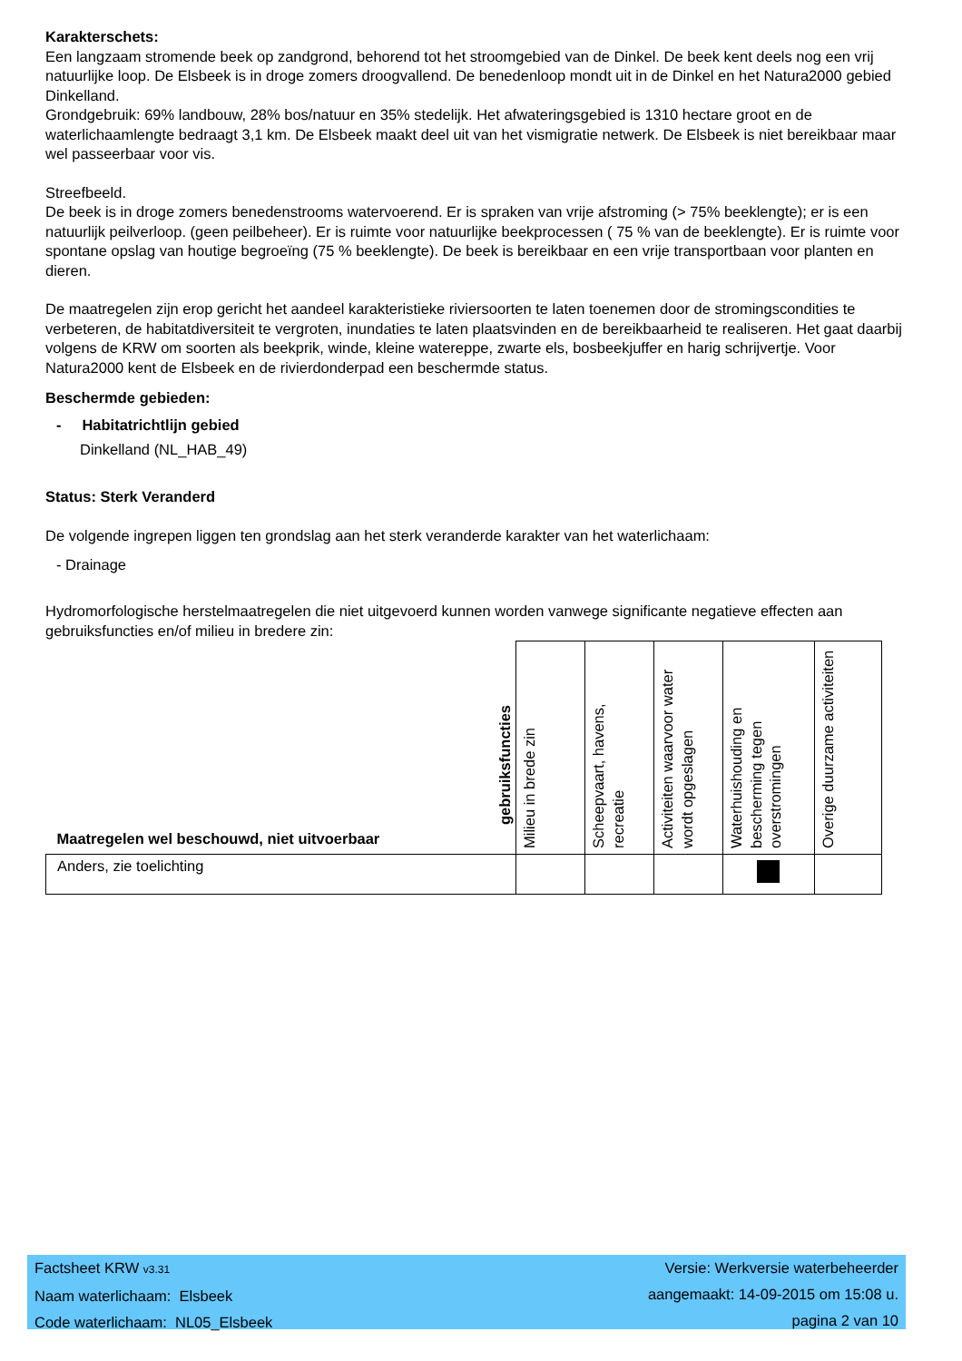Karakterschets:
Een langzaam stromende beek op zandgrond, behorend tot het stroomgebied van de Dinkel. De beek kent deels nog een vrij natuurlijke loop. De Elsbeek is in droge zomers droogvallend. De benedenloop mondt uit in de Dinkel en het Natura2000 gebied Dinkelland.
Grondgebruik: 69% landbouw, 28% bos/natuur en 35% stedelijk. Het afwateringsgebied is 1310 hectare groot en de waterlichaamlengte bedraagt 3,1 km. De Elsbeek maakt deel uit van het vismigratie netwerk. De Elsbeek is niet bereikbaar maar wel passeerbaar voor vis.
Streefbeeld.
De beek is in droge zomers benedenstrooms watervoerend. Er is spraken van vrije afstroming (> 75% beeklengte); er is een natuurlijk peilverloop. (geen peilbeheer). Er is ruimte voor natuurlijke beekprocessen ( 75 % van de beeklengte). Er is ruimte voor spontane opslag van houtige begroeïng (75 % beeklengte). De beek is bereikbaar en een vrije transportbaan voor planten en dieren.
De maatregelen zijn erop gericht het aandeel karakteristieke riviersoorten te laten toenemen door de stromingscondities te verbeteren, de habitatdiversiteit te vergroten, inundaties te laten plaatsvinden en de bereikbaarheid te realiseren. Het gaat daarbij volgens de KRW om soorten als beekprik, winde, kleine watereppe, zwarte els, bosbeekjuffer en harig schrijvertje. Voor Natura2000 kent de Elsbeek en de rivierdonderpad een beschermde status.
Beschermde gebieden:
- Habitatrichtlijn gebied
Dinkelland (NL_HAB_49)
Status: Sterk Veranderd
De volgende ingrepen liggen ten grondslag aan het sterk veranderde karakter van het waterlichaam:
- Drainage
Hydromorfologische herstelmaatregelen die niet uitgevoerd kunnen worden vanwege significante negatieve effecten aan gebruiksfuncties en/of milieu in bredere zin:
| Maatregelen wel beschouwd, niet uitvoerbaar gebruiksfuncties | Milieu in brede zin | Scheepvaart, havens, recreatie | Activiteiten waarvoor water wordt opgeslagen | Waterhuishouding en bescherming tegen overstromingen | Overige duurzame activiteiten |
| --- | --- | --- | --- | --- | --- |
| Anders, zie toelichting | | | | | |
Factsheet KRW v3.31
Naam waterlichaam: Elsbeek
Code waterlichaam: NL05_Elsbeek
Versie: Werkversie waterbeheerder
aangemaakt: 14-09-2015 om 15:08 u.
pagina 2 van 10